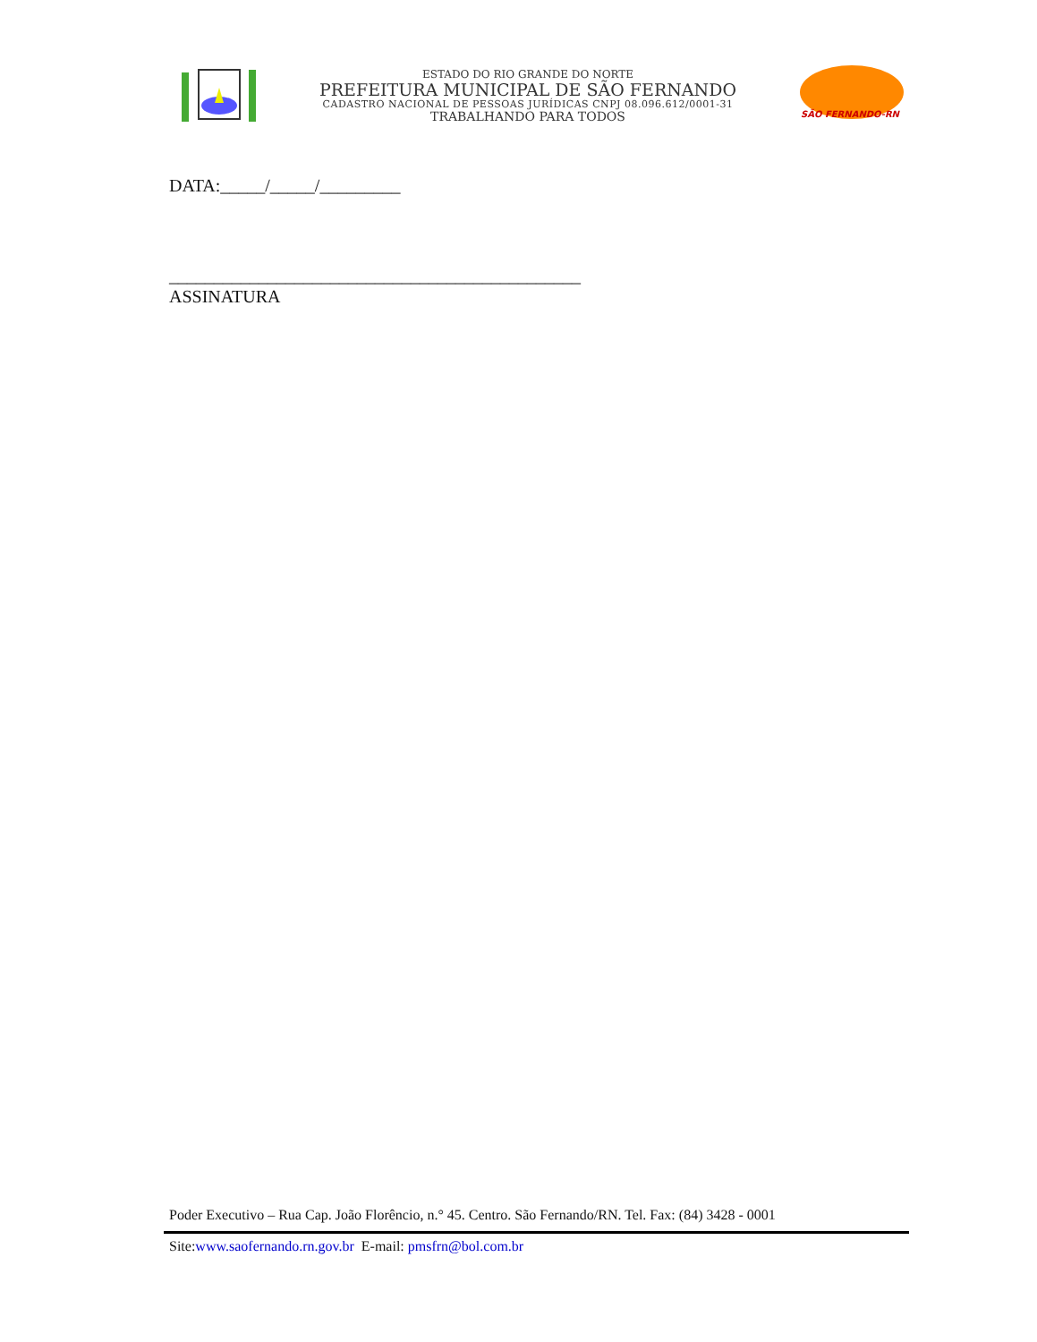ESTADO DO RIO GRANDE DO NORTE
PREFEITURA MUNICIPAL DE SÃO FERNANDO
CADASTRO NACIONAL DE PESSOAS JURÍDICAS CNPJ 08.096.612/0001-31
TRABALHANDO PARA TODOS
SÃO FERNANDO-RN
DATA:_____/_____/_________
______________________________________________
ASSINATURA
Poder Executivo – Rua Cap. João Florêncio, n.° 45. Centro. São Fernando/RN. Tel. Fax: (84) 3428 - 0001
Site:www.saofernando.rn.gov.br E-mail: pmsfrn@bol.com.br